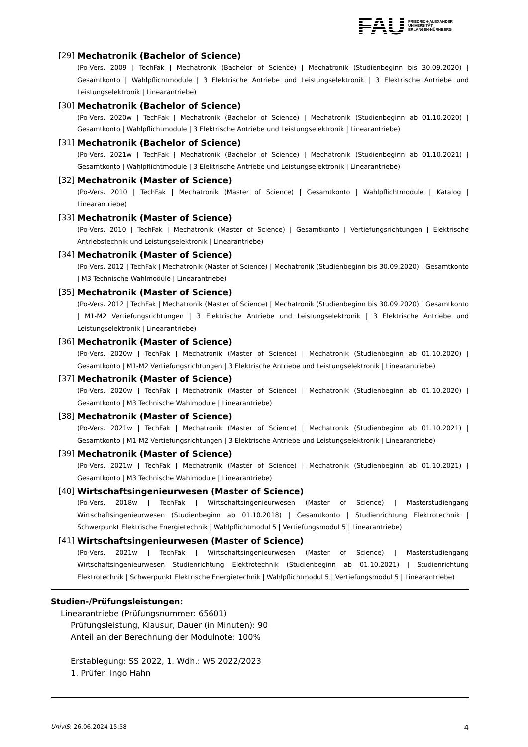FAU
FRIEDRICH-ALEXANDER
UNIVERSITÄT
ERLANGEN-NÜRNBERG
[29] Mechatronik (Bachelor of Science)
(Po-Vers. 2009 | TechFak | Mechatronik (Bachelor of Science) | Mechatronik (Studienbeginn bis 30.09.2020) | Gesamtkonto | Wahlpflichtmodule | 3 Elektrische Antriebe und Leistungselektronik | 3 Elektrische Antriebe und Leistungselektronik | Linearantriebe)
[30] Mechatronik (Bachelor of Science)
(Po-Vers. 2020w | TechFak | Mechatronik (Bachelor of Science) | Mechatronik (Studienbeginn ab 01.10.2020) | Gesamtkonto | Wahlpflichtmodule | 3 Elektrische Antriebe und Leistungselektronik | Linearantriebe)
[31] Mechatronik (Bachelor of Science)
(Po-Vers. 2021w | TechFak | Mechatronik (Bachelor of Science) | Mechatronik (Studienbeginn ab 01.10.2021) | Gesamtkonto | Wahlpflichtmodule | 3 Elektrische Antriebe und Leistungselektronik | Linearantriebe)
[32] Mechatronik (Master of Science)
(Po-Vers. 2010 | TechFak | Mechatronik (Master of Science) | Gesamtkonto | Wahlpflichtmodule | Katalog | Linearantriebe)
[33] Mechatronik (Master of Science)
(Po-Vers. 2010 | TechFak | Mechatronik (Master of Science) | Gesamtkonto | Vertiefungsrichtungen | Elektrische Antriebstechnik und Leistungselektronik | Linearantriebe)
[34] Mechatronik (Master of Science)
(Po-Vers. 2012 | TechFak | Mechatronik (Master of Science) | Mechatronik (Studienbeginn bis 30.09.2020) | Gesamtkonto | M3 Technische Wahlmodule | Linearantriebe)
[35] Mechatronik (Master of Science)
(Po-Vers. 2012 | TechFak | Mechatronik (Master of Science) | Mechatronik (Studienbeginn bis 30.09.2020) | Gesamtkonto | M1-M2 Vertiefungsrichtungen | 3 Elektrische Antriebe und Leistungselektronik | 3 Elektrische Antriebe und Leistungselektronik | Linearantriebe)
[36] Mechatronik (Master of Science)
(Po-Vers. 2020w | TechFak | Mechatronik (Master of Science) | Mechatronik (Studienbeginn ab 01.10.2020) | Gesamtkonto | M1-M2 Vertiefungsrichtungen | 3 Elektrische Antriebe und Leistungselektronik | Linearantriebe)
[37] Mechatronik (Master of Science)
(Po-Vers. 2020w | TechFak | Mechatronik (Master of Science) | Mechatronik (Studienbeginn ab 01.10.2020) | Gesamtkonto | M3 Technische Wahlmodule | Linearantriebe)
[38] Mechatronik (Master of Science)
(Po-Vers. 2021w | TechFak | Mechatronik (Master of Science) | Mechatronik (Studienbeginn ab 01.10.2021) | Gesamtkonto | M1-M2 Vertiefungsrichtungen | 3 Elektrische Antriebe und Leistungselektronik | Linearantriebe)
[39] Mechatronik (Master of Science)
(Po-Vers. 2021w | TechFak | Mechatronik (Master of Science) | Mechatronik (Studienbeginn ab 01.10.2021) | Gesamtkonto | M3 Technische Wahlmodule | Linearantriebe)
[40] Wirtschaftsingenieurwesen (Master of Science)
(Po-Vers. 2018w | TechFak | Wirtschaftsingenieurwesen (Master of Science) | Masterstudiengang Wirtschaftsingenieurwesen (Studienbeginn ab 01.10.2018) | Gesamtkonto | Studienrichtung Elektrotechnik | Schwerpunkt Elektrische Energietechnik | Wahlpflichtmodul 5 | Vertiefungsmodul 5 | Linearantriebe)
[41] Wirtschaftsingenieurwesen (Master of Science)
(Po-Vers. 2021w | TechFak | Wirtschaftsingenieurwesen (Master of Science) | Masterstudiengang Wirtschaftsingenieurwesen Studienrichtung Elektrotechnik (Studienbeginn ab 01.10.2021) | Studienrichtung Elektrotechnik | Schwerpunkt Elektrische Energietechnik | Wahlpflichtmodul 5 | Vertiefungsmodul 5 | Linearantriebe)
Studien-/Prüfungsleistungen:
Linearantriebe (Prüfungsnummer: 65601)
Prüfungsleistung, Klausur, Dauer (in Minuten): 90
Anteil an der Berechnung der Modulnote: 100%
Erstablegung: SS 2022, 1. Wdh.: WS 2022/2023
1. Prüfer: Ingo Hahn
UnivIS: 26.06.2024 15:58 4